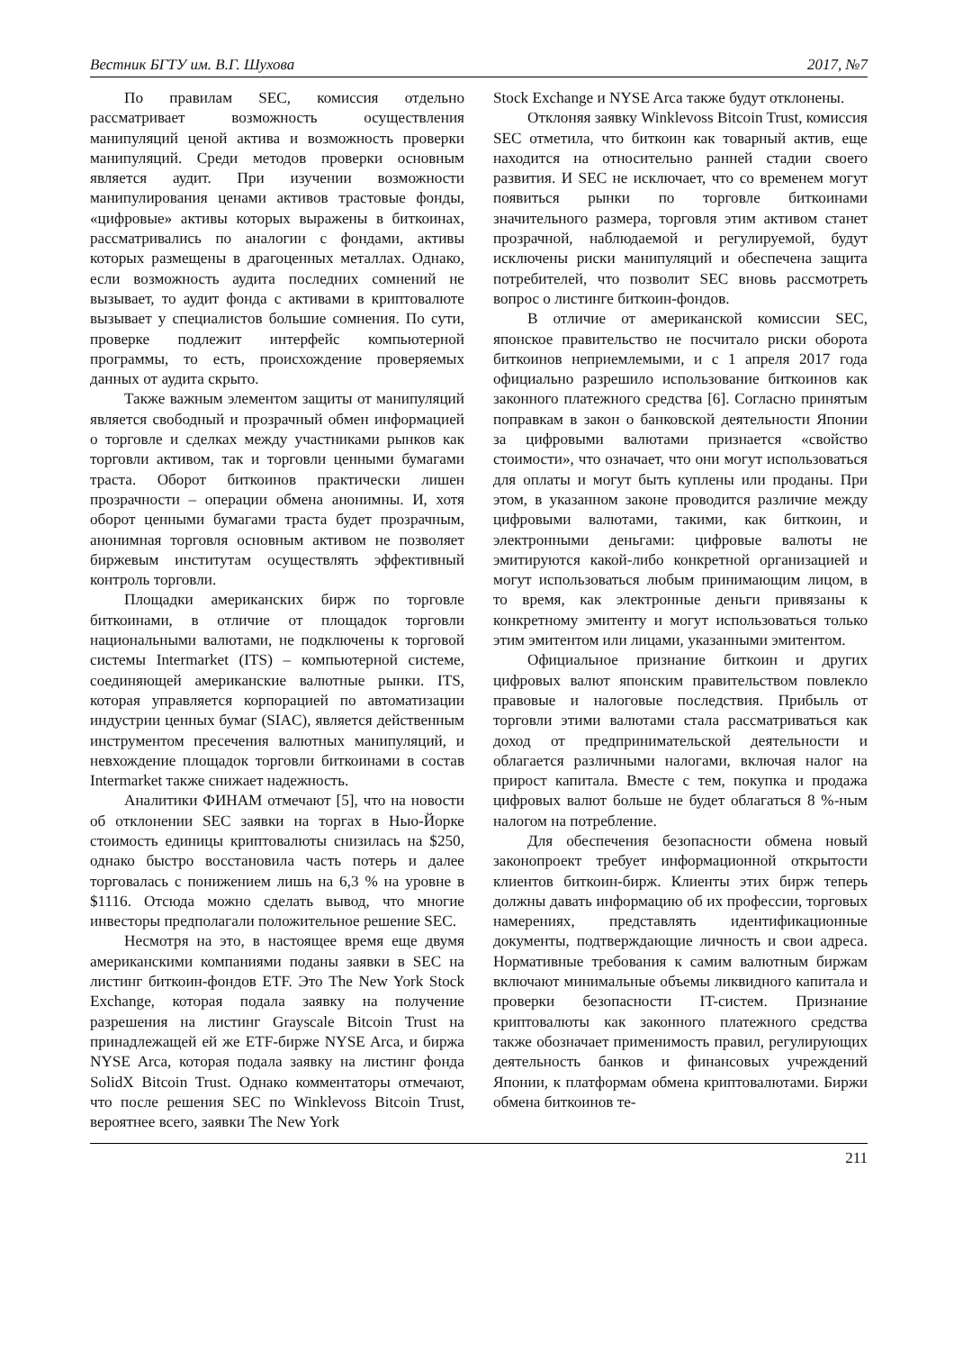Вестник БГТУ им. В.Г. Шухова 2017, №7
По правилам SEC, комиссия отдельно рассматривает возможность осуществления манипуляций ценой актива и возможность проверки манипуляций. Среди методов проверки основным является аудит. При изучении возможности манипулирования ценами активов трастовые фонды, «цифровые» активы которых выражены в биткоинах, рассматривались по аналогии с фондами, активы которых размещены в драгоценных металлах. Однако, если возможность аудита последних сомнений не вызывает, то аудит фонда с активами в криптовалюте вызывает у специалистов большие сомнения. По сути, проверке подлежит интерфейс компьютерной программы, то есть, происхождение проверяемых данных от аудита скрыто.
Также важным элементом защиты от манипуляций является свободный и прозрачный обмен информацией о торговле и сделках между участниками рынков как торговли активом, так и торговли ценными бумагами траста. Оборот биткоинов практически лишен прозрачности – операции обмена анонимны. И, хотя оборот ценными бумагами траста будет прозрачным, анонимная торговля основным активом не позволяет биржевым институтам осуществлять эффективный контроль торговли.
Площадки американских бирж по торговле биткоинами, в отличие от площадок торговли национальными валютами, не подключены к торговой системы Intermarket (ITS) – компьютерной системе, соединяющей американские валютные рынки. ITS, которая управляется корпорацией по автоматизации индустрии ценных бумаг (SIAC), является действенным инструментом пресечения валютных манипуляций, и невхождение площадок торговли биткоинами в состав Intermarket также снижает надежность.
Аналитики ФИНАМ отмечают [5], что на новости об отклонении SEC заявки на торгах в Нью-Йорке стоимость единицы криптовалюты снизилась на $250, однако быстро восстановила часть потерь и далее торговалась с понижением лишь на 6,3 % на уровне в $1116. Отсюда можно сделать вывод, что многие инвесторы предполагали положительное решение SEC.
Несмотря на это, в настоящее время еще двумя американскими компаниями поданы заявки в SEC на листинг биткоин-фондов ETF. Это The New York Stock Exchange, которая подала заявку на получение разрешения на листинг Grayscale Bitcoin Trust на принадлежащей ей же ETF-бирже NYSE Arca, и биржа NYSE Arca, которая подала заявку на листинг фонда SolidX Bitcoin Trust. Однако комментаторы отмечают, что после решения SEC по Winklevoss Bitcoin Trust, вероятнее всего, заявки The New York
Stock Exchange и NYSE Arca также будут отклонены.
Отклоняя заявку Winklevoss Bitcoin Trust, комиссия SEC отметила, что биткоин как товарный актив, еще находится на относительно ранней стадии своего развития. И SEC не исключает, что со временем могут появиться рынки по торговле биткоинами значительного размера, торговля этим активом станет прозрачной, наблюдаемой и регулируемой, будут исключены риски манипуляций и обеспечена защита потребителей, что позволит SEC вновь рассмотреть вопрос о листинге биткоин-фондов.
В отличие от американской комиссии SEC, японское правительство не посчитало риски оборота биткоинов неприемлемыми, и с 1 апреля 2017 года официально разрешило использование биткоинов как законного платежного средства [6]. Согласно принятым поправкам в закон о банковской деятельности Японии за цифровыми валютами признается «свойство стоимости», что означает, что они могут использоваться для оплаты и могут быть куплены или проданы. При этом, в указанном законе проводится различие между цифровыми валютами, такими, как биткоин, и электронными деньгами: цифровые валюты не эмитируются какой-либо конкретной организацией и могут использоваться любым принимающим лицом, в то время, как электронные деньги привязаны к конкретному эмитенту и могут использоваться только этим эмитентом или лицами, указанными эмитентом.
Официальное признание биткоин и других цифровых валют японским правительством повлекло правовые и налоговые последствия. Прибыль от торговли этими валютами стала рассматриваться как доход от предпринимательской деятельности и облагается различными налогами, включая налог на прирост капитала. Вместе с тем, покупка и продажа цифровых валют больше не будет облагаться 8 %-ным налогом на потребление.
Для обеспечения безопасности обмена новый законопроект требует информационной открытости клиентов биткоин-бирж. Клиенты этих бирж теперь должны давать информацию об их профессии, торговых намерениях, представлять идентификационные документы, подтверждающие личность и свои адреса. Нормативные требования к самим валютным биржам включают минимальные объемы ликвидного капитала и проверки безопасности IT-систем. Признание криптовалюты как законного платежного средства также обозначает применимость правил, регулирующих деятельность банков и финансовых учреждений Японии, к платформам обмена криптовалютами. Биржи обмена биткоинов те-
211